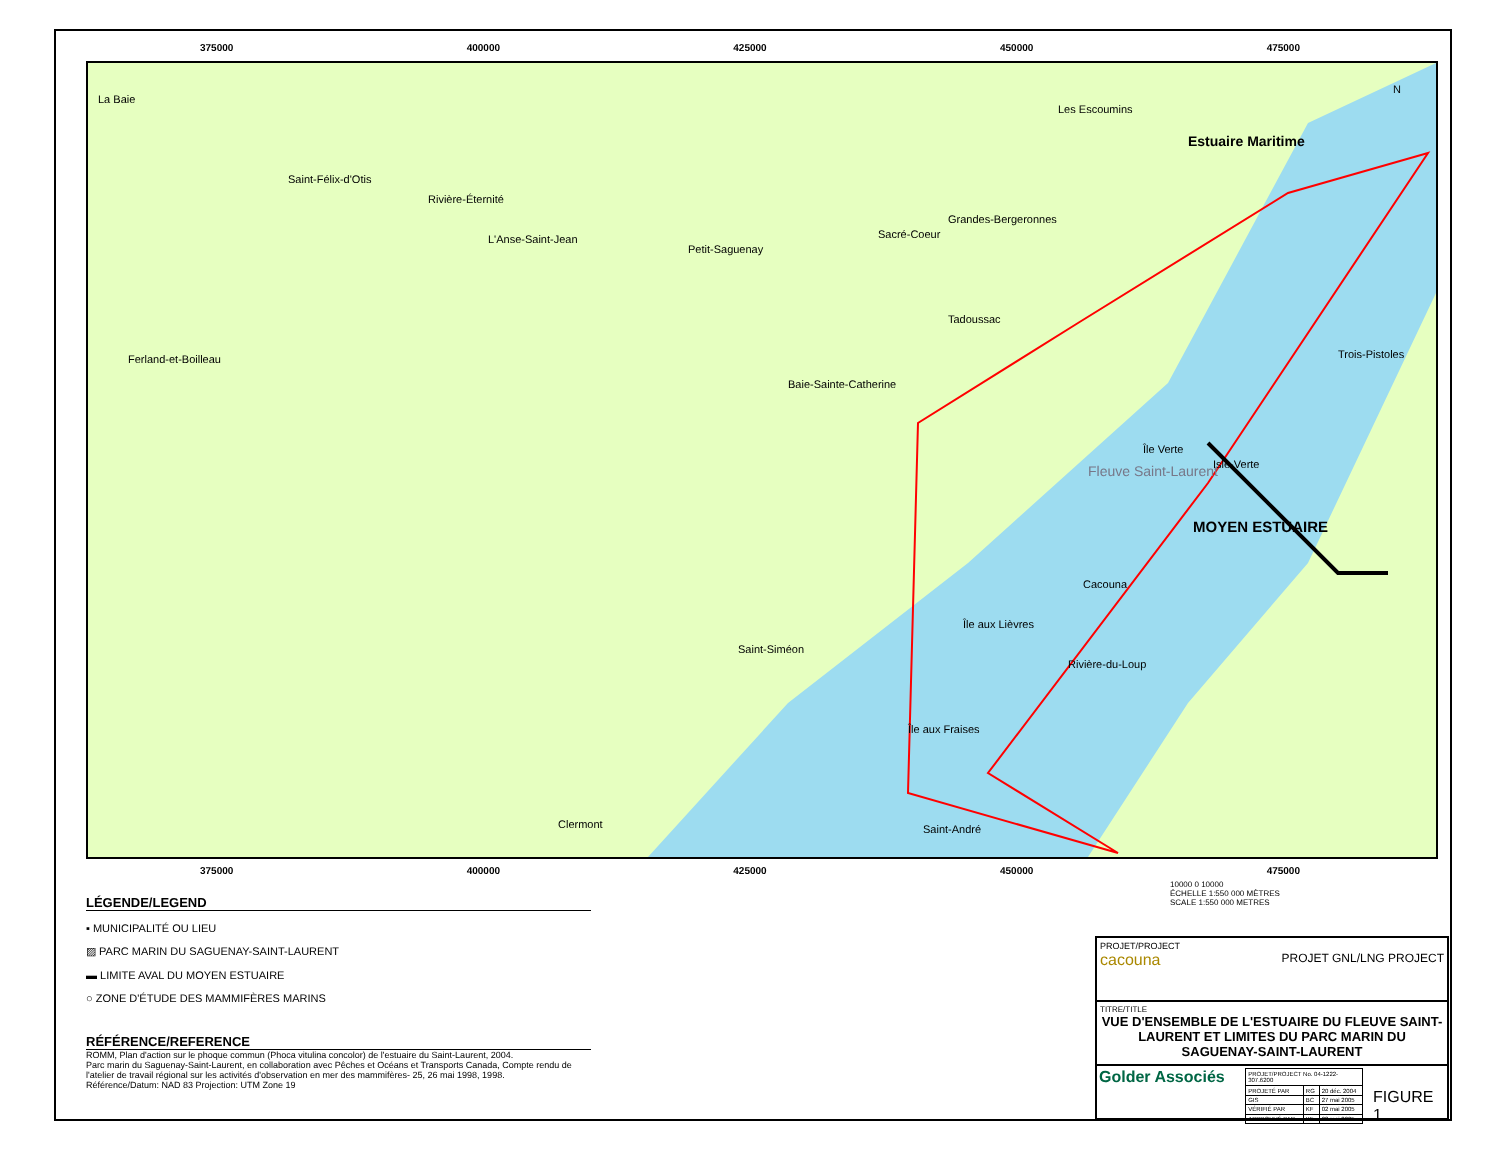MOYEN ESTUAIRE
Estuaire Maritime
Fleuve Saint-Laurent
La Baie
Saint-Félix-d'Otis
Rivière-Éternité
L'Anse-Saint-Jean
Petit-Saguenay
Sacré-Coeur
Grandes-Bergeronnes
Les Escoumins
Tadoussac
Ferland-et-Boilleau
Baie-Sainte-Catherine
Trois-Pistoles
Île Verte
Isle-Verte
Cacouna
Île aux Lièvres
Saint-Siméon
Rivière-du-Loup
Île aux Fraises
Clermont Saint-André
N
375000 400000 425000 450000 475000
375000 400000 425000 450000 475000
10000 0 10000
ÉCHELLE 1:550 000 MÈTRES
SCALE 1:550 000 METRES
LÉGENDE/LEGEND
▪ MUNICIPALITÉ OU LIEU
▨ PARC MARIN DU SAGUENAY-SAINT-LAURENT
▬ LIMITE AVAL DU MOYEN ESTUAIRE
○ ZONE D'ÉTUDE DES MAMMIFÈRES MARINS
RÉFÉRENCE/REFERENCE
ROMM, Plan d'action sur le phoque commun (Phoca vitulina concolor) de l'estuaire du Saint-Laurent, 2004.
Parc marin du Saguenay-Saint-Laurent, en collaboration avec Pêches et Océans et Transports Canada, Compte rendu de l'atelier de travail régional sur les activités d'observation en mer des mammifères- 25, 26 mai 1998, 1998.
Référence/Datum: NAD 83 Projection: UTM Zone 19
PROJET/PROJECT
cacouna PROJET GNL/LNG PROJECT
TITRE/TITLE
VUE D'ENSEMBLE DE L'ESTUAIRE DU FLEUVE SAINT-LAURENT ET LIMITES DU PARC MARIN DU SAGUENAY-SAINT-LAURENT
Golder Associés
| PROJET/PROJECT No. 04-1222-307.6200 | | |
| PROJETÉ PAR | RG | 20 déc. 2004 |
| GIS | BC | 27 mai 2005 |
| VÉRIFIÉ PAR | KF | 02 mai 2005 |
| APPROUVÉ PAR | KF | 02 mai 2005 |
FIGURE 1